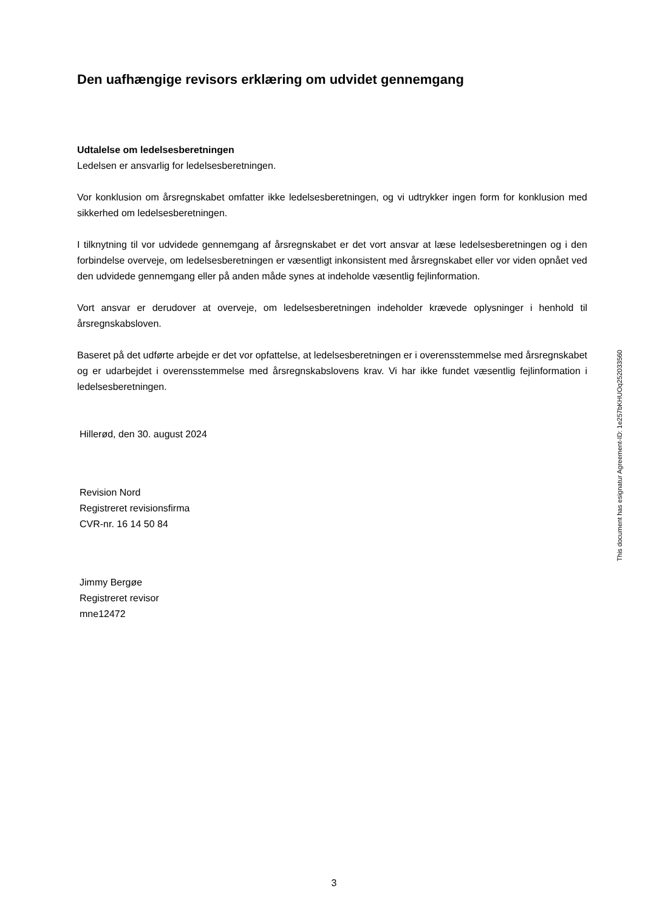Den uafhængige revisors erklæring om udvidet gennemgang
Udtalelse om ledelsesberetningen
Ledelsen er ansvarlig for ledelsesberetningen.
Vor konklusion om årsregnskabet omfatter ikke ledelsesberetningen, og vi udtrykker ingen form for konklusion med sikkerhed om ledelsesberetningen.
I tilknytning til vor udvidede gennemgang af årsregnskabet er det vort ansvar at læse ledelsesberetningen og i den forbindelse overveje, om ledelsesberetningen er væsentligt inkonsistent med årsregnskabet eller vor viden opnået ved den udvidede gennemgang eller på anden måde synes at indeholde væsentlig fejlinformation.
Vort ansvar er derudover at overveje, om ledelsesberetningen indeholder krævede oplysninger i henhold til årsregnskabsloven.
Baseret på det udførte arbejde er det vor opfattelse, at ledelsesberetningen er i overensstemmelse med årsregnskabet og er udarbejdet i overensstemmelse med årsregnskabslovens krav. Vi har ikke fundet væsentlig fejlinformation i ledelsesberetningen.
Hillerød, den 30. august 2024
Revision Nord
Registreret revisionsfirma
CVR-nr. 16 14 50 84
Jimmy Bergøe
Registreret revisor
mne12472
This document has esignatur Agreement-ID: 1e257bKHUOq252033560
3